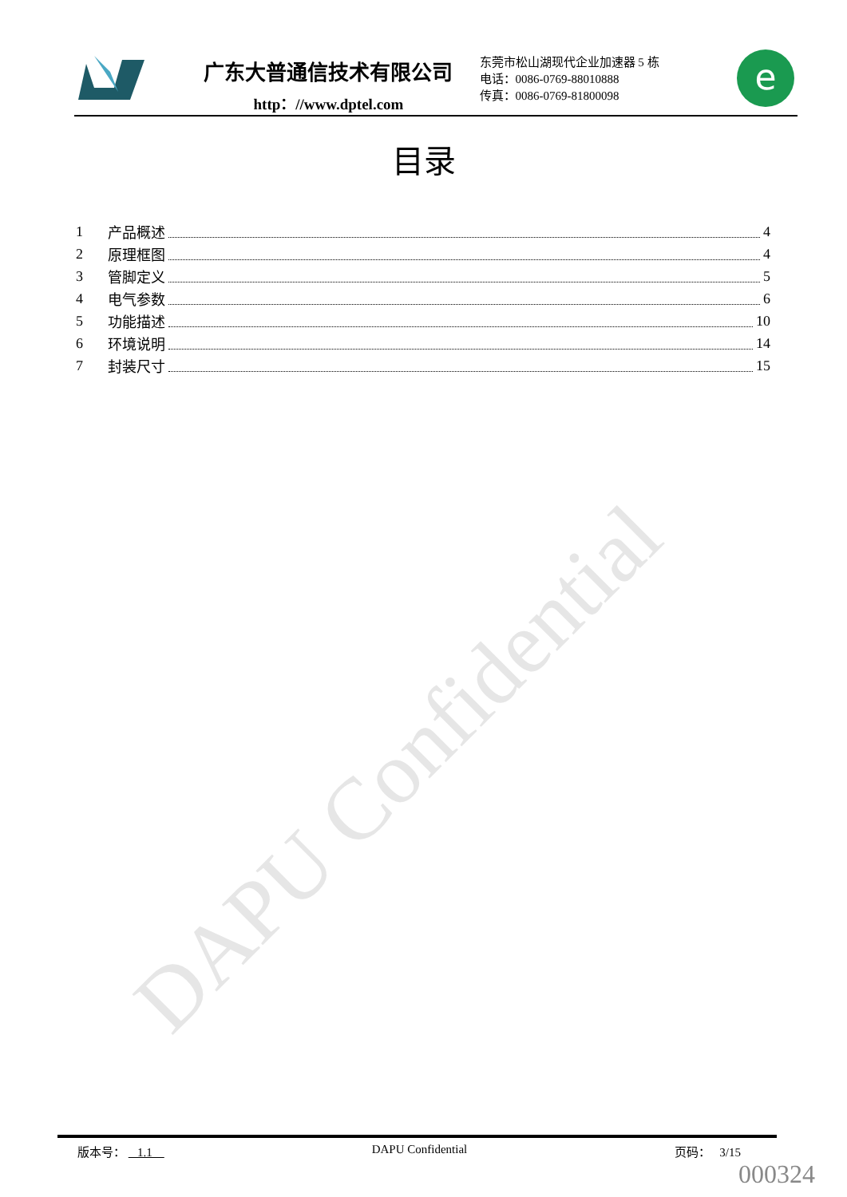DAPU Confidential
广东大普通信技术有限公司
http：//www.dptel.com
东莞市松山湖现代企业加速器 5 栋
电话：0086-0769-88010888
传真：0086-0769-81800098
e
目录
1 产品概述 4
2 原理框图 4
3 管脚定义 5
4 电气参数 6
5 功能描述 10
6 环境说明 14
7 封装尺寸 15
版本号： 1.1 DAPU Confidential 页码： 3/15
000324